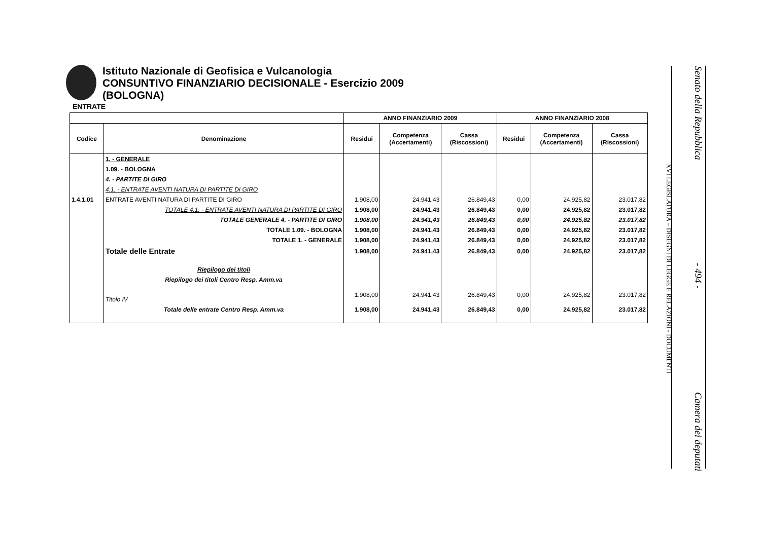Istituto Nazionale di Geofisica e Vulcanologia
CONSUNTIVO FINANZIARIO DECISIONALE - Esercizio 2009
(BOLOGNA)
ENTRATE
| | | ANNO FINANZIARIO 2009 | | | ANNO FINANZIARIO 2008 | | |
| --- | --- | --- | --- | --- | --- | --- | --- |
| Codice | Denominazione | Residui | Competenza (Accertamenti) | Cassa (Riscossioni) | Residui | Competenza (Accertamenti) | Cassa (Riscossioni) |
| | 1. - GENERALE | | | | | | |
| | 1.09. - BOLOGNA | | | | | | |
| | 4. - PARTITE DI GIRO | | | | | | |
| | 4.1. - ENTRATE AVENTI NATURA DI PARTITE DI GIRO | | | | | | |
| 1.4.1.01 | ENTRATE AVENTI NATURA DI PARTITE DI GIRO | 1.908,00 | 24.941,43 | 26.849,43 | 0,00 | 24.925,82 | 23.017,82 |
| | TOTALE 4.1. - ENTRATE AVENTI NATURA DI PARTITE DI GIRO | 1.908,00 | 24.941,43 | 26.849,43 | 0,00 | 24.925,82 | 23.017,82 |
| | TOTALE GENERALE 4. - PARTITE DI GIRO | 1.908,00 | 24.941,43 | 26.849,43 | 0,00 | 24.925,82 | 23.017,82 |
| | TOTALE 1.09. - BOLOGNA | 1.908,00 | 24.941,43 | 26.849,43 | 0,00 | 24.925,82 | 23.017,82 |
| | TOTALE 1. - GENERALE | 1.908,00 | 24.941,43 | 26.849,43 | 0,00 | 24.925,82 | 23.017,82 |
| | Totale delle Entrate | 1.908,00 | 24.941,43 | 26.849,43 | 0,00 | 24.925,82 | 23.017,82 |
| | Riepilogo dei titoli | | | | | | |
| | Riepilogo dei titoli Centro Resp. Amm.va | | | | | | |
| | Titolo IV | 1.908,00 | 24.941,43 | 26.849,43 | 0,00 | 24.925,82 | 23.017,82 |
| | Totale delle entrate Centro Resp. Amm.va | 1.908,00 | 24.941,43 | 26.849,43 | 0,00 | 24.925,82 | 23.017,82 |
XVI LEGISLATURA – DISEGNI DI LEGGE E RELAZIONI - DOCUMENTI
Senato della Repubblica - 494 - Camera dei deputati